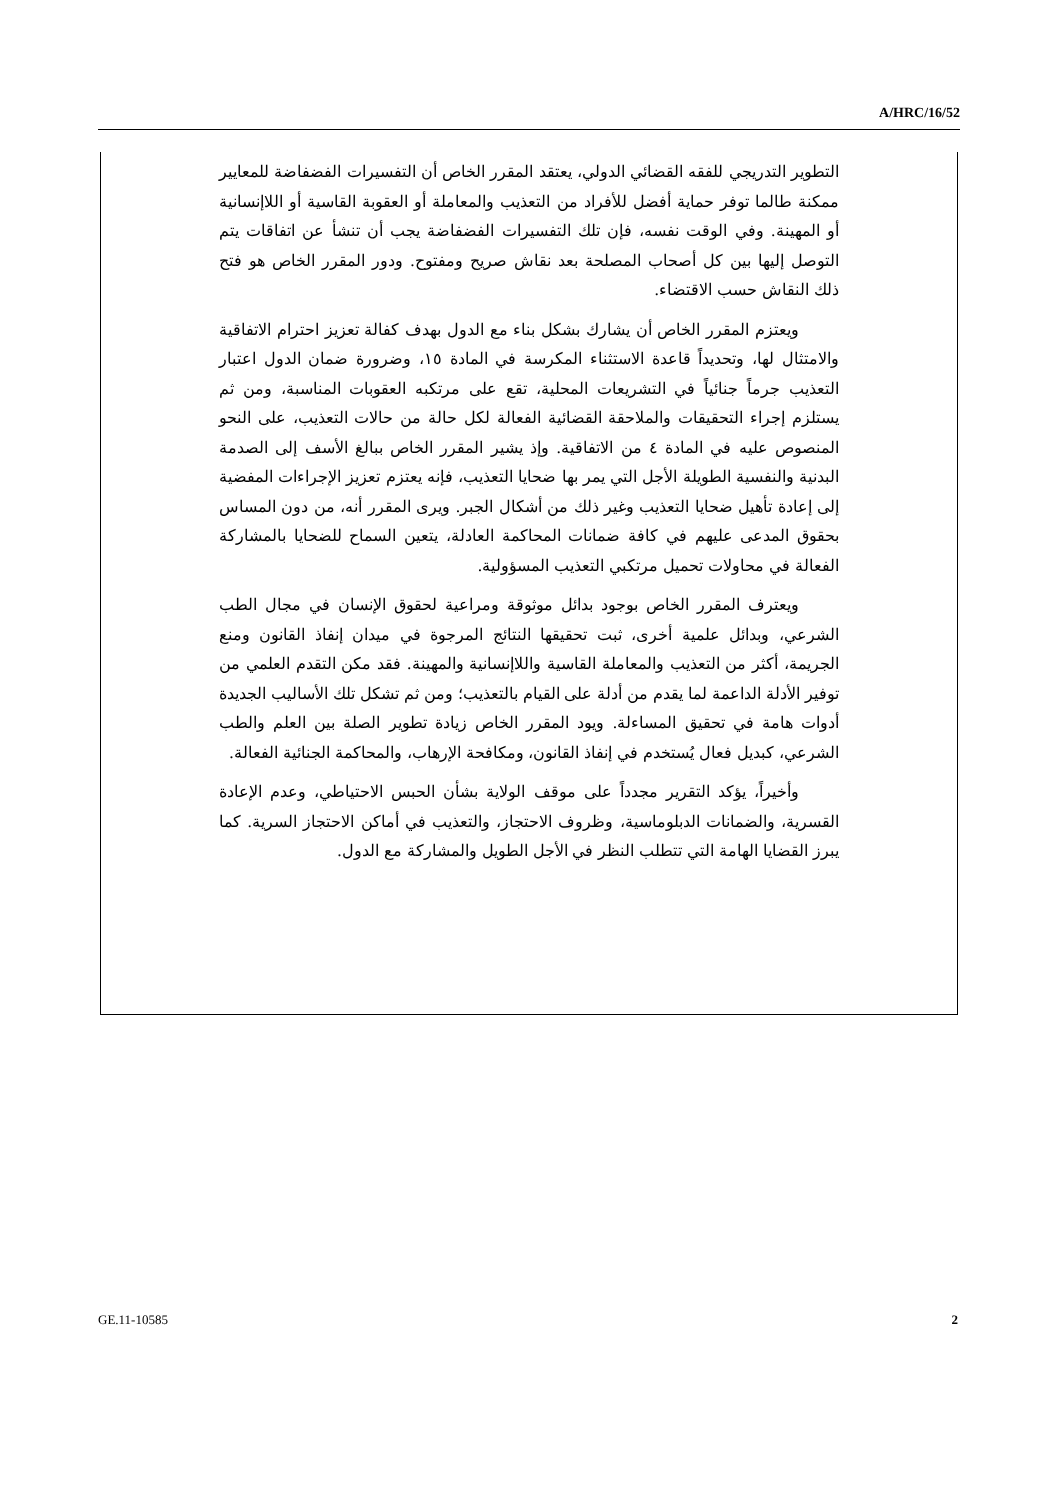A/HRC/16/52
التطوير التدريجي للفقه القضائي الدولي، يعتقد المقرر الخاص أن التفسيرات الفضفاضة للمعايير ممكنة طالما توفر حماية أفضل للأفراد من التعذيب والمعاملة أو العقوبة القاسية أو اللاإنسانية أو المهينة. وفي الوقت نفسه، فإن تلك التفسيرات الفضفاضة يجب أن تنشأ عن اتفاقات يتم التوصل إليها بين كل أصحاب المصلحة بعد نقاش صريح ومفتوح. ودور المقرر الخاص هو فتح ذلك النقاش حسب الاقتضاء.
ويعتزم المقرر الخاص أن يشارك بشكل بناء مع الدول بهدف كفالة تعزيز احترام الاتفاقية والامتثال لها، وتحديداً قاعدة الاستثناء المكرسة في المادة ١٥، وضرورة ضمان الدول اعتبار التعذيب جرماً جنائياً في التشريعات المحلية، تقع على مرتكبه العقوبات المناسبة، ومن ثم يستلزم إجراء التحقيقات والملاحقة القضائية الفعالة لكل حالة من حالات التعذيب، على النحو المنصوص عليه في المادة ٤ من الاتفاقية. وإذ يشير المقرر الخاص ببالغ الأسف إلى الصدمة البدنية والنفسية الطويلة الأجل التي يمر بها ضحايا التعذيب، فإنه يعتزم تعزيز الإجراءات المفضية إلى إعادة تأهيل ضحايا التعذيب وغير ذلك من أشكال الجبر. ويرى المقرر أنه، من دون المساس بحقوق المدعى عليهم في كافة ضمانات المحاكمة العادلة، يتعين السماح للضحايا بالمشاركة الفعالة في محاولات تحميل مرتكبي التعذيب المسؤولية.
ويعترف المقرر الخاص بوجود بدائل موثوقة ومراعية لحقوق الإنسان في مجال الطب الشرعي، وبدائل علمية أخرى، ثبت تحقيقها النتائج المرجوة في ميدان إنفاذ القانون ومنع الجريمة، أكثر من التعذيب والمعاملة القاسية واللاإنسانية والمهينة. فقد مكن التقدم العلمي من توفير الأدلة الداعمة لما يقدم من أدلة على القيام بالتعذيب؛ ومن ثم تشكل تلك الأساليب الجديدة أدوات هامة في تحقيق المساءلة. ويود المقرر الخاص زيادة تطوير الصلة بين العلم والطب الشرعي، كبديل فعال يُستخدم في إنفاذ القانون، ومكافحة الإرهاب، والمحاكمة الجنائية الفعالة.
وأخيراً، يؤكد التقرير مجدداً على موقف الولاية بشأن الحبس الاحتياطي، وعدم الإعادة القسرية، والضمانات الدبلوماسية، وظروف الاحتجاز، والتعذيب في أماكن الاحتجاز السرية. كما يبرز القضايا الهامة التي تتطلب النظر في الأجل الطويل والمشاركة مع الدول.
GE.11-10585 2